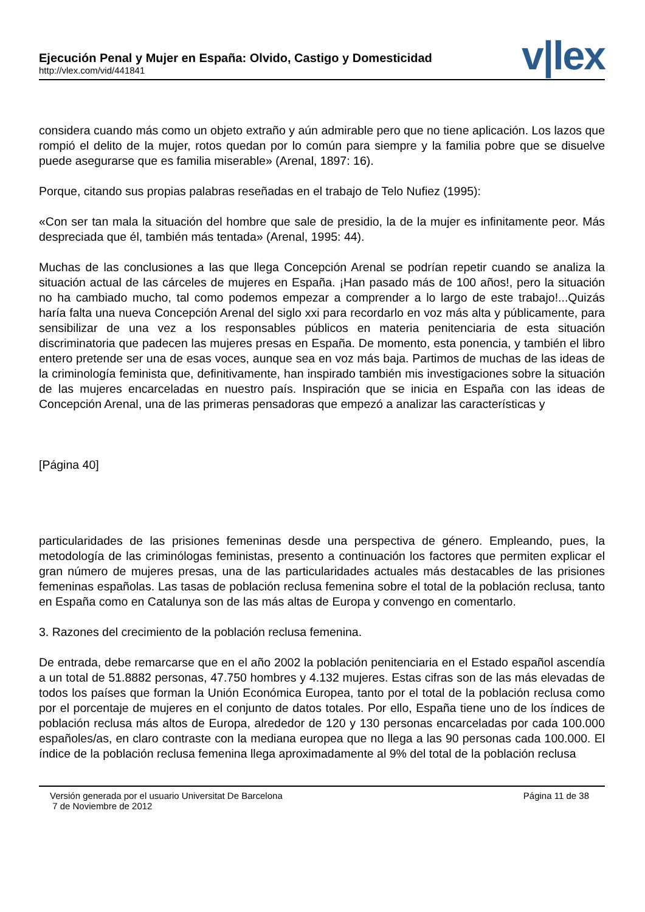Ejecución Penal y Mujer en España: Olvido, Castigo y Domesticidad
http://vlex.com/vid/441841
v|lex
considera cuando más como un objeto extraño y aún admirable pero que no tiene aplicación. Los lazos que rompió el delito de la mujer, rotos quedan por lo común para siempre y la familia pobre que se disuelve puede asegurarse que es familia miserable» (Arenal, 1897: 16).
Porque, citando sus propias palabras reseñadas en el trabajo de Telo Nufiez (1995):
«Con ser tan mala la situación del hombre que sale de presidio, la de la mujer es infinitamente peor. Más despreciada que él, también más tentada» (Arenal, 1995: 44).
Muchas de las conclusiones a las que llega Concepción Arenal se podrían repetir cuando se analiza la situación actual de las cárceles de mujeres en España. ¡Han pasado más de 100 años!, pero la situación no ha cambiado mucho, tal como podemos empezar a comprender a lo largo de este trabajo!...Quizás haría falta una nueva Concepción Arenal del siglo xxi para recordarlo en voz más alta y públicamente, para sensibilizar de una vez a los responsables públicos en materia penitenciaria de esta situación discriminatoria que padecen las mujeres presas en España. De momento, esta ponencia, y también el libro entero pretende ser una de esas voces, aunque sea en voz más baja. Partimos de muchas de las ideas de la criminología feminista que, definitivamente, han inspirado también mis investigaciones sobre la situación de las mujeres encarceladas en nuestro país. Inspiración que se inicia en España con las ideas de Concepción Arenal, una de las primeras pensadoras que empezó a analizar las características y
[Página 40]
particularidades de las prisiones femeninas desde una perspectiva de género. Empleando, pues, la metodología de las criminólogas feministas, presento a continuación los factores que permiten explicar el gran número de mujeres presas, una de las particularidades actuales más destacables de las prisiones femeninas españolas. Las tasas de población reclusa femenina sobre el total de la población reclusa, tanto en España como en Catalunya son de las más altas de Europa y convengo en comentarlo.
3. Razones del crecimiento de la población reclusa femenina.
De entrada, debe remarcarse que en el año 2002 la población penitenciaria en el Estado español ascendía a un total de 51.8882 personas, 47.750 hombres y 4.132 mujeres. Estas cifras son de las más elevadas de todos los países que forman la Unión Económica Europea, tanto por el total de la población reclusa como por el porcentaje de mujeres en el conjunto de datos totales. Por ello, España tiene uno de los índices de población reclusa más altos de Europa, alrededor de 120 y 130 personas encarceladas por cada 100.000 españoles/as, en claro contraste con la mediana europea que no llega a las 90 personas cada 100.000. El índice de la población reclusa femenina llega aproximadamente al 9% del total de la población reclusa
Versión generada por el usuario Universitat De Barcelona
7 de Noviembre de 2012
Página 11 de 38